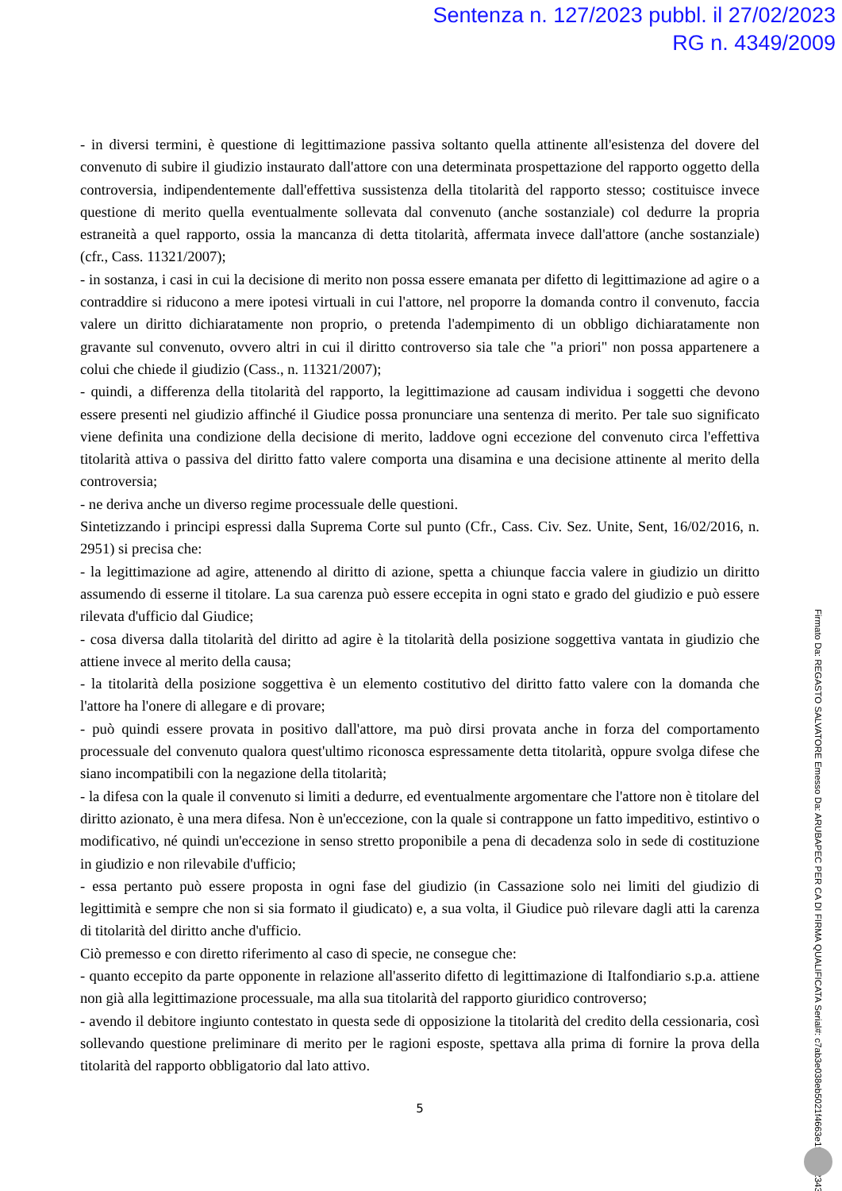Sentenza n. 127/2023 pubbl. il 27/02/2023
RG n. 4349/2009
- in diversi termini, è questione di legittimazione passiva soltanto quella attinente all'esistenza del dovere del convenuto di subire il giudizio instaurato dall'attore con una determinata prospettazione del rapporto oggetto della controversia, indipendentemente dall'effettiva sussistenza della titolarità del rapporto stesso; costituisce invece questione di merito quella eventualmente sollevata dal convenuto (anche sostanziale) col dedurre la propria estraneità a quel rapporto, ossia la mancanza di detta titolarità, affermata invece dall'attore (anche sostanziale) (cfr., Cass. 11321/2007);
- in sostanza, i casi in cui la decisione di merito non possa essere emanata per difetto di legittimazione ad agire o a contraddire si riducono a mere ipotesi virtuali in cui l'attore, nel proporre la domanda contro il convenuto, faccia valere un diritto dichiaratamente non proprio, o pretenda l'adempimento di un obbligo dichiaratamente non gravante sul convenuto, ovvero altri in cui il diritto controverso sia tale che "a priori" non possa appartenere a colui che chiede il giudizio (Cass., n. 11321/2007);
- quindi, a differenza della titolarità del rapporto, la legittimazione ad causam individua i soggetti che devono essere presenti nel giudizio affinché il Giudice possa pronunciare una sentenza di merito. Per tale suo significato viene definita una condizione della decisione di merito, laddove ogni eccezione del convenuto circa l'effettiva titolarità attiva o passiva del diritto fatto valere comporta una disamina e una decisione attinente al merito della controversia;
- ne deriva anche un diverso regime processuale delle questioni.
Sintetizzando i principi espressi dalla Suprema Corte sul punto (Cfr., Cass. Civ. Sez. Unite, Sent, 16/02/2016, n. 2951) si precisa che:
- la legittimazione ad agire, attenendo al diritto di azione, spetta a chiunque faccia valere in giudizio un diritto assumendo di esserne il titolare. La sua carenza può essere eccepita in ogni stato e grado del giudizio e può essere rilevata d'ufficio dal Giudice;
- cosa diversa dalla titolarità del diritto ad agire è la titolarità della posizione soggettiva vantata in giudizio che attiene invece al merito della causa;
- la titolarità della posizione soggettiva è un elemento costitutivo del diritto fatto valere con la domanda che l'attore ha l'onere di allegare e di provare;
- può quindi essere provata in positivo dall'attore, ma può dirsi provata anche in forza del comportamento processuale del convenuto qualora quest'ultimo riconosca espressamente detta titolarità, oppure svolga difese che siano incompatibili con la negazione della titolarità;
- la difesa con la quale il convenuto si limiti a dedurre, ed eventualmente argomentare che l'attore non è titolare del diritto azionato, è una mera difesa. Non è un'eccezione, con la quale si contrappone un fatto impeditivo, estintivo o modificativo, né quindi un'eccezione in senso stretto proponibile a pena di decadenza solo in sede di costituzione in giudizio e non rilevabile d'ufficio;
- essa pertanto può essere proposta in ogni fase del giudizio (in Cassazione solo nei limiti del giudizio di legittimità e sempre che non si sia formato il giudicato) e, a sua volta, il Giudice può rilevare dagli atti la carenza di titolarità del diritto anche d'ufficio.
Ciò premesso e con diretto riferimento al caso di specie, ne consegue che:
- quanto eccepito da parte opponente in relazione all'asserito difetto di legittimazione di Italfondiario s.p.a. attiene non già alla legittimazione processuale, ma alla sua titolarità del rapporto giuridico controverso;
- avendo il debitore ingiunto contestato in questa sede di opposizione la titolarità del credito della cessionaria, così sollevando questione preliminare di merito per le ragioni esposte, spettava alla prima di fornire la prova della titolarità del rapporto obbligatorio dal lato attivo.
5
Firmato Da: REGASTO SALVATORE Emesso Da: ARUBAPEC PER CA DI FIRMA QUALIFICATA Serial#: c7ab3e038eb5021f4663e1933772343